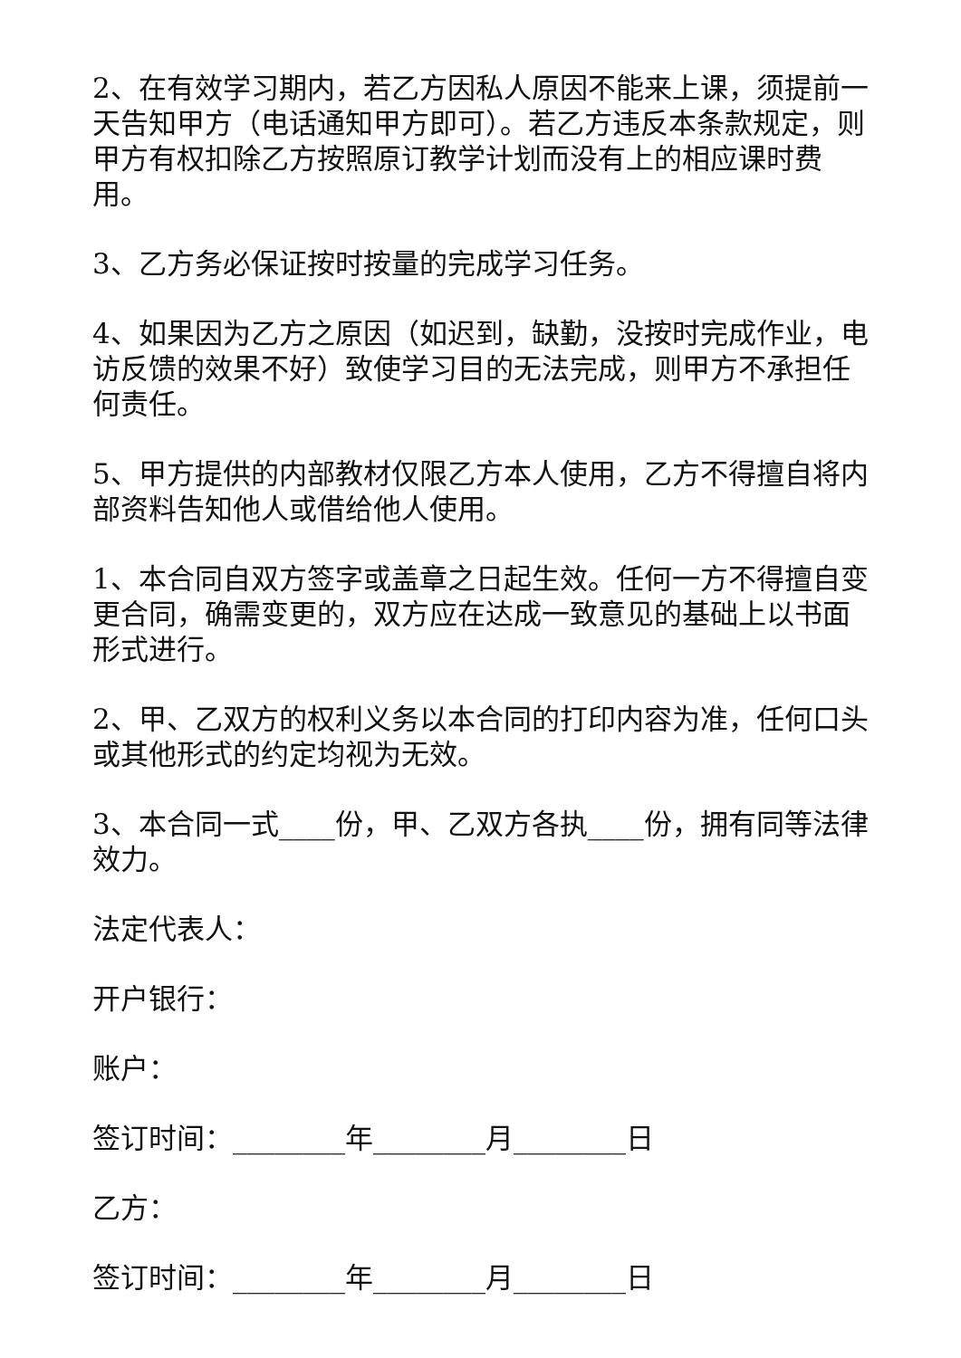2、在有效学习期内，若乙方因私人原因不能来上课，须提前一天告知甲方（电话通知甲方即可）。若乙方违反本条款规定，则甲方有权扣除乙方按照原订教学计划而没有上的相应课时费用。
3、乙方务必保证按时按量的完成学习任务。
4、如果因为乙方之原因（如迟到，缺勤，没按时完成作业，电访反馈的效果不好）致使学习目的无法完成，则甲方不承担任何责任。
5、甲方提供的内部教材仅限乙方本人使用，乙方不得擅自将内部资料告知他人或借给他人使用。
1、本合同自双方签字或盖章之日起生效。任何一方不得擅自变更合同，确需变更的，双方应在达成一致意见的基础上以书面形式进行。
2、甲、乙双方的权利义务以本合同的打印内容为准，任何口头或其他形式的约定均视为无效。
3、本合同一式____份，甲、乙双方各执____份，拥有同等法律效力。
法定代表人：
开户银行：
账户：
签订时间：________年________月________日
乙方：
签订时间：________年________月________日